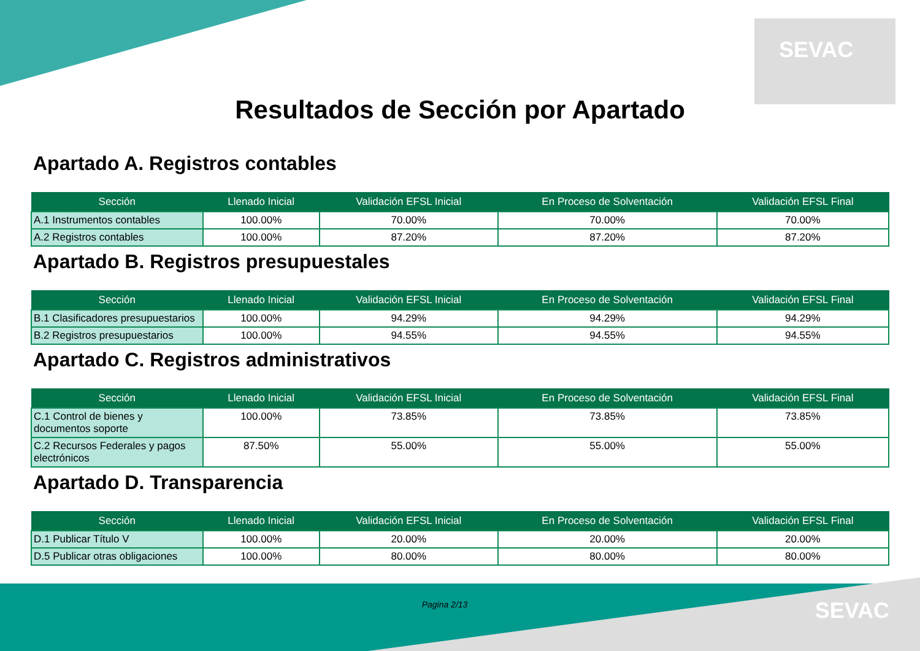SEVAC
Resultados de Sección por Apartado
Apartado A. Registros contables
| Sección | Llenado Inicial | Validación EFSL Inicial | En Proceso de Solventación | Validación EFSL Final |
| --- | --- | --- | --- | --- |
| A.1 Instrumentos contables | 100.00% | 70.00% | 70.00% | 70.00% |
| A.2 Registros contables | 100.00% | 87.20% | 87.20% | 87.20% |
Apartado B. Registros presupuestales
| Sección | Llenado Inicial | Validación EFSL Inicial | En Proceso de Solventación | Validación EFSL Final |
| --- | --- | --- | --- | --- |
| B.1 Clasificadores presupuestarios | 100.00% | 94.29% | 94.29% | 94.29% |
| B.2 Registros presupuestarios | 100.00% | 94.55% | 94.55% | 94.55% |
Apartado C. Registros administrativos
| Sección | Llenado Inicial | Validación EFSL Inicial | En Proceso de Solventación | Validación EFSL Final |
| --- | --- | --- | --- | --- |
| C.1 Control de bienes y documentos soporte | 100.00% | 73.85% | 73.85% | 73.85% |
| C.2 Recursos Federales y pagos electrónicos | 87.50% | 55.00% | 55.00% | 55.00% |
Apartado D. Transparencia
| Sección | Llenado Inicial | Validación EFSL Inicial | En Proceso de Solventación | Validación EFSL Final |
| --- | --- | --- | --- | --- |
| D.1 Publicar Título V | 100.00% | 20.00% | 20.00% | 20.00% |
| D.5 Publicar otras obligaciones | 100.00% | 80.00% | 80.00% | 80.00% |
Pagina 2/13 SEVAC